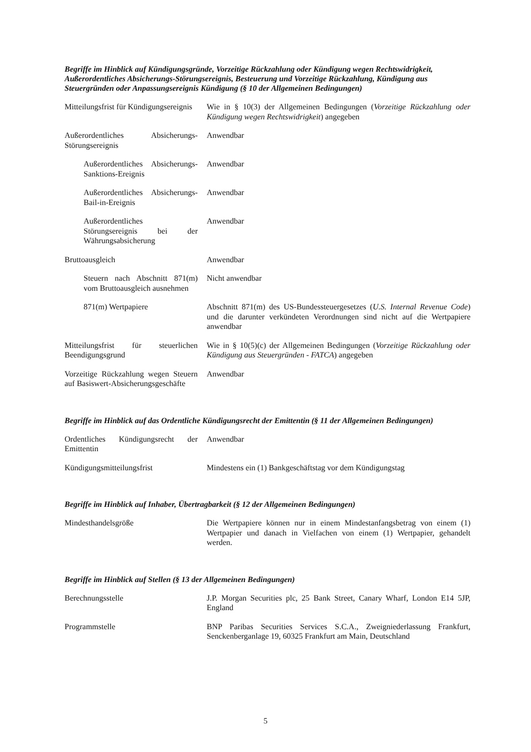Begriffe im Hinblick auf Kündigungsgründe, Vorzeitige Rückzahlung oder Kündigung wegen Rechtswidrigkeit, Außerordentliches Absicherungs-Störungsereignis, Besteuerung und Vorzeitige Rückzahlung, Kündigung aus Steuergründen oder Anpassungsereignis Kündigung (§ 10 der Allgemeinen Bedingungen)
| Mitteilungsfrist für Kündigungsereignis | Wie in § 10(3) der Allgemeinen Bedingungen ( Vorzeitige Rückzahlung oder Kündigung wegen Rechtswidrigkeit ) angegeben |
| Außerordentliches Absicherungs-Störungsereignis | Anwendbar |
| Außerordentliches Absicherungs-Sanktions-Ereignis | Anwendbar |
| Außerordentliches Absicherungs-Bail-in-Ereignis | Anwendbar |
| Außerordentliches Störungsereignis bei der Währungsabsicherung | Anwendbar |
| Bruttoausgleich | Anwendbar |
| Steuern nach Abschnitt 871(m) vom Bruttoausgleich ausnehmen | Nicht anwendbar |
| 871(m) Wertpapiere | Abschnitt 871(m) des US-Bundessteuergesetzes ( U.S. Internal Revenue Code ) und die darunter verkündeten Verordnungen sind nicht auf die Wertpapiere anwendbar |
| Mitteilungsfrist für steuerlichen Beendigungsgrund | Wie in § 10(5)(c) der Allgemeinen Bedingungen ( Vorzeitige Rückzahlung oder Kündigung aus Steuergründen - FATCA ) angegeben |
| Vorzeitige Rückzahlung wegen Steuern auf Basiswert-Absicherungsgeschäfte | Anwendbar |
Begriffe im Hinblick auf das Ordentliche Kündigungsrecht der Emittentin (§ 11 der Allgemeinen Bedingungen)
| Ordentliches Kündigungsrecht der Emittentin | Anwendbar |
| Kündigungsmitteilungsfrist | Mindestens ein (1) Bankgeschäftstag vor dem Kündigungstag |
Begriffe im Hinblick auf Inhaber, Übertragbarkeit (§ 12 der Allgemeinen Bedingungen)
| Mindesthandelsgröße | Die Wertpapiere können nur in einem Mindestanfangsbetrag von einem (1) Wertpapier und danach in Vielfachen von einem (1) Wertpapier, gehandelt werden. |
Begriffe im Hinblick auf Stellen (§ 13 der Allgemeinen Bedingungen)
| Berechnungsstelle | J.P. Morgan Securities plc, 25 Bank Street, Canary Wharf, London E14 5JP, England |
| Programmstelle | BNP Paribas Securities Services S.C.A., Zweigniederlassung Frankfurt, Senckenberganlage 19, 60325 Frankfurt am Main, Deutschland |
5